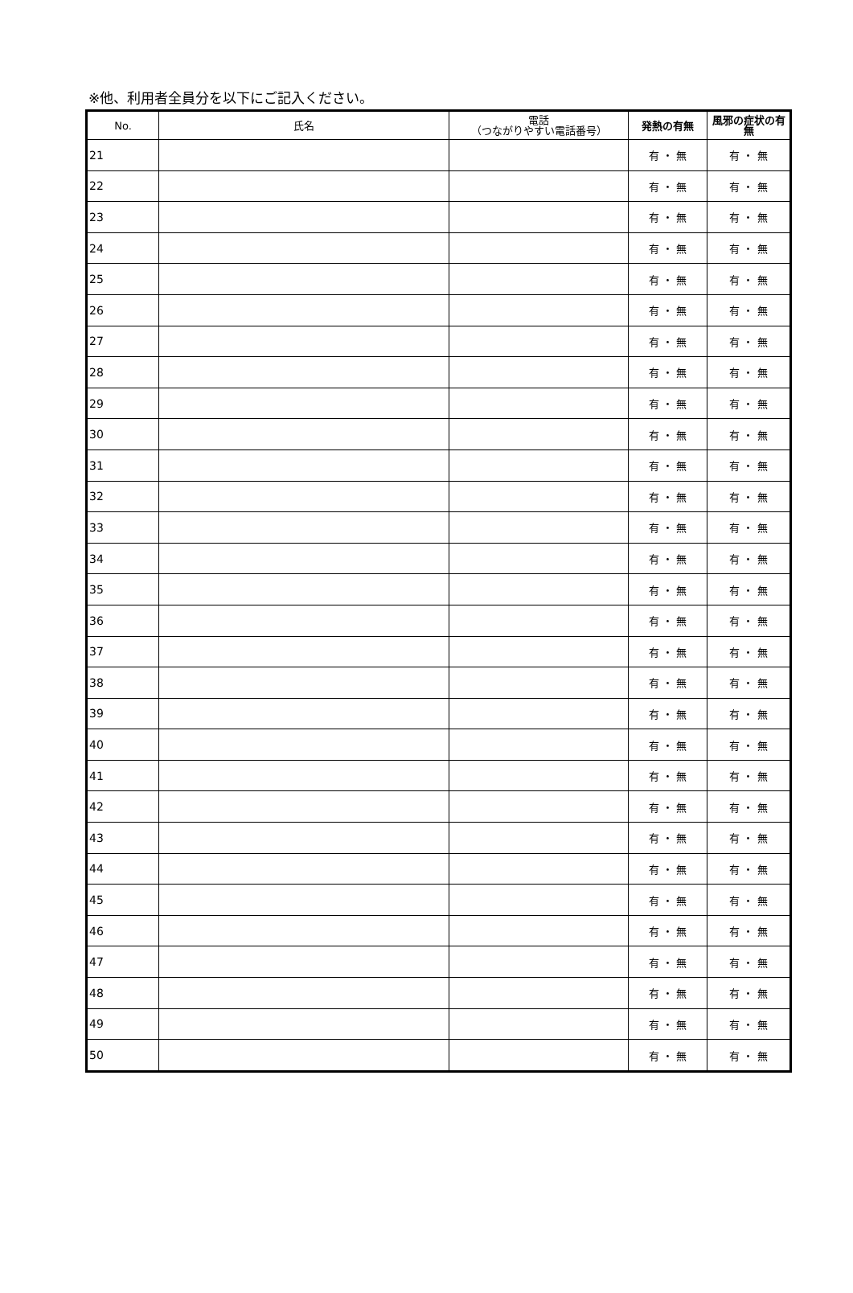※他、利用者全員分を以下にご記入ください。
| No. | 氏名 | 電話 （つながりやすい電話番号） | 発熱の有無 | 風邪の症状の有無 |
| --- | --- | --- | --- | --- |
| 21 | | | 有 ・ 無 | 有 ・ 無 |
| 22 | | | 有 ・ 無 | 有 ・ 無 |
| 23 | | | 有 ・ 無 | 有 ・ 無 |
| 24 | | | 有 ・ 無 | 有 ・ 無 |
| 25 | | | 有 ・ 無 | 有 ・ 無 |
| 26 | | | 有 ・ 無 | 有 ・ 無 |
| 27 | | | 有 ・ 無 | 有 ・ 無 |
| 28 | | | 有 ・ 無 | 有 ・ 無 |
| 29 | | | 有 ・ 無 | 有 ・ 無 |
| 30 | | | 有 ・ 無 | 有 ・ 無 |
| 31 | | | 有 ・ 無 | 有 ・ 無 |
| 32 | | | 有 ・ 無 | 有 ・ 無 |
| 33 | | | 有 ・ 無 | 有 ・ 無 |
| 34 | | | 有 ・ 無 | 有 ・ 無 |
| 35 | | | 有 ・ 無 | 有 ・ 無 |
| 36 | | | 有 ・ 無 | 有 ・ 無 |
| 37 | | | 有 ・ 無 | 有 ・ 無 |
| 38 | | | 有 ・ 無 | 有 ・ 無 |
| 39 | | | 有 ・ 無 | 有 ・ 無 |
| 40 | | | 有 ・ 無 | 有 ・ 無 |
| 41 | | | 有 ・ 無 | 有 ・ 無 |
| 42 | | | 有 ・ 無 | 有 ・ 無 |
| 43 | | | 有 ・ 無 | 有 ・ 無 |
| 44 | | | 有 ・ 無 | 有 ・ 無 |
| 45 | | | 有 ・ 無 | 有 ・ 無 |
| 46 | | | 有 ・ 無 | 有 ・ 無 |
| 47 | | | 有 ・ 無 | 有 ・ 無 |
| 48 | | | 有 ・ 無 | 有 ・ 無 |
| 49 | | | 有 ・ 無 | 有 ・ 無 |
| 50 | | | 有 ・ 無 | 有 ・ 無 |